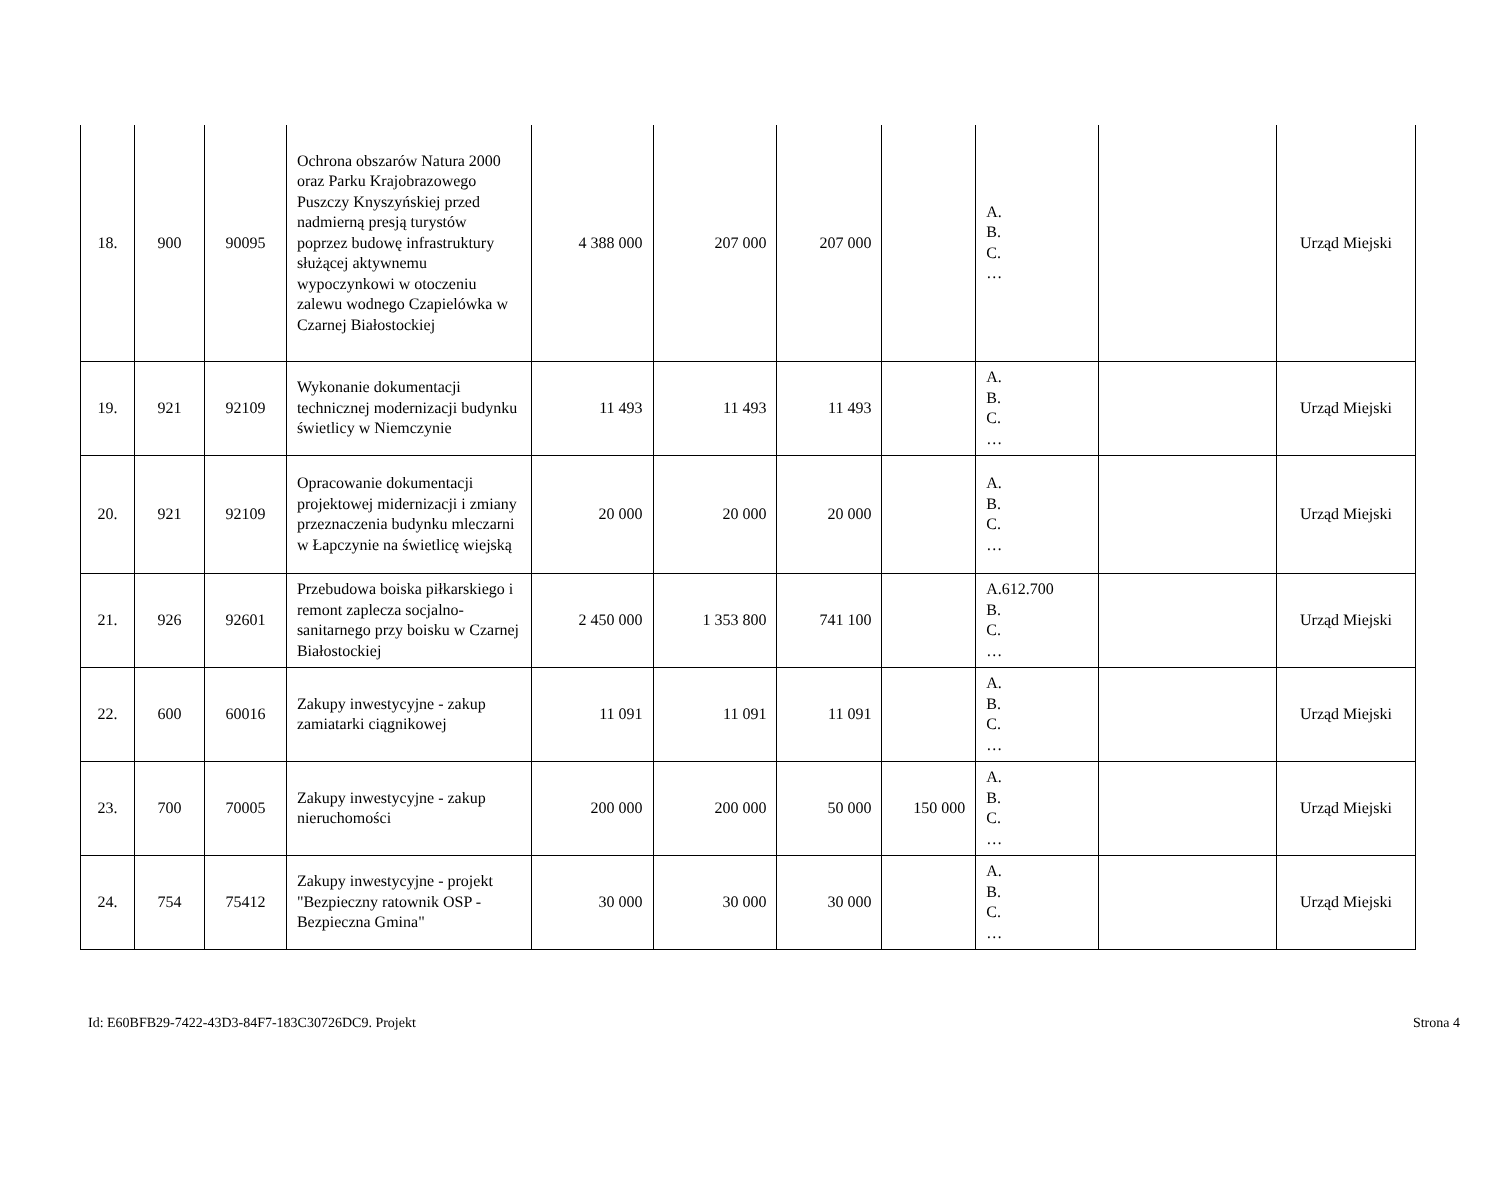| 18. | 900 | 90095 | Ochrona obszarów Natura 2000 oraz Parku Krajobrazowego Puszczy Knyszyńskiej przed nadmierną presją turystów poprzez budowę infrastruktury służącej aktywnemu wypoczynkowi w otoczeniu zalewu wodnego Czapielówka w Czarnej Białostockiej | 4 388 000 | 207 000 | 207 000 | | A. B. C. … | | Urząd Miejski |
| 19. | 921 | 92109 | Wykonanie dokumentacji technicznej modernizacji budynku świetlicy w Niemczynie | 11 493 | 11 493 | 11 493 | | A. B. C. … | | Urząd Miejski |
| 20. | 921 | 92109 | Opracowanie dokumentacji projektowej midernizacji i zmiany przeznaczenia budynku mleczarni w Łapczynie na świetlicę wiejską | 20 000 | 20 000 | 20 000 | | A. B. C. … | | Urząd Miejski |
| 21. | 926 | 92601 | Przebudowa boiska piłkarskiego i remont zaplecza socjalno-sanitarnego przy boisku w Czarnej Białostockiej | 2 450 000 | 1 353 800 | 741 100 | | A.612.700 B. C. … | | Urząd Miejski |
| 22. | 600 | 60016 | Zakupy inwestycyjne - zakup zamiatarki ciągnikowej | 11 091 | 11 091 | 11 091 | | A. B. C. … | | Urząd Miejski |
| 23. | 700 | 70005 | Zakupy inwestycyjne - zakup nieruchomości | 200 000 | 200 000 | 50 000 | 150 000 | A. B. C. … | | Urząd Miejski |
| 24. | 754 | 75412 | Zakupy inwestycyjne - projekt "Bezpieczny ratownik OSP - Bezpieczna Gmina" | 30 000 | 30 000 | 30 000 | | A. B. C. … | | Urząd Miejski |
Id: E60BFB29-7422-43D3-84F7-183C30726DC9. Projekt Strona 4